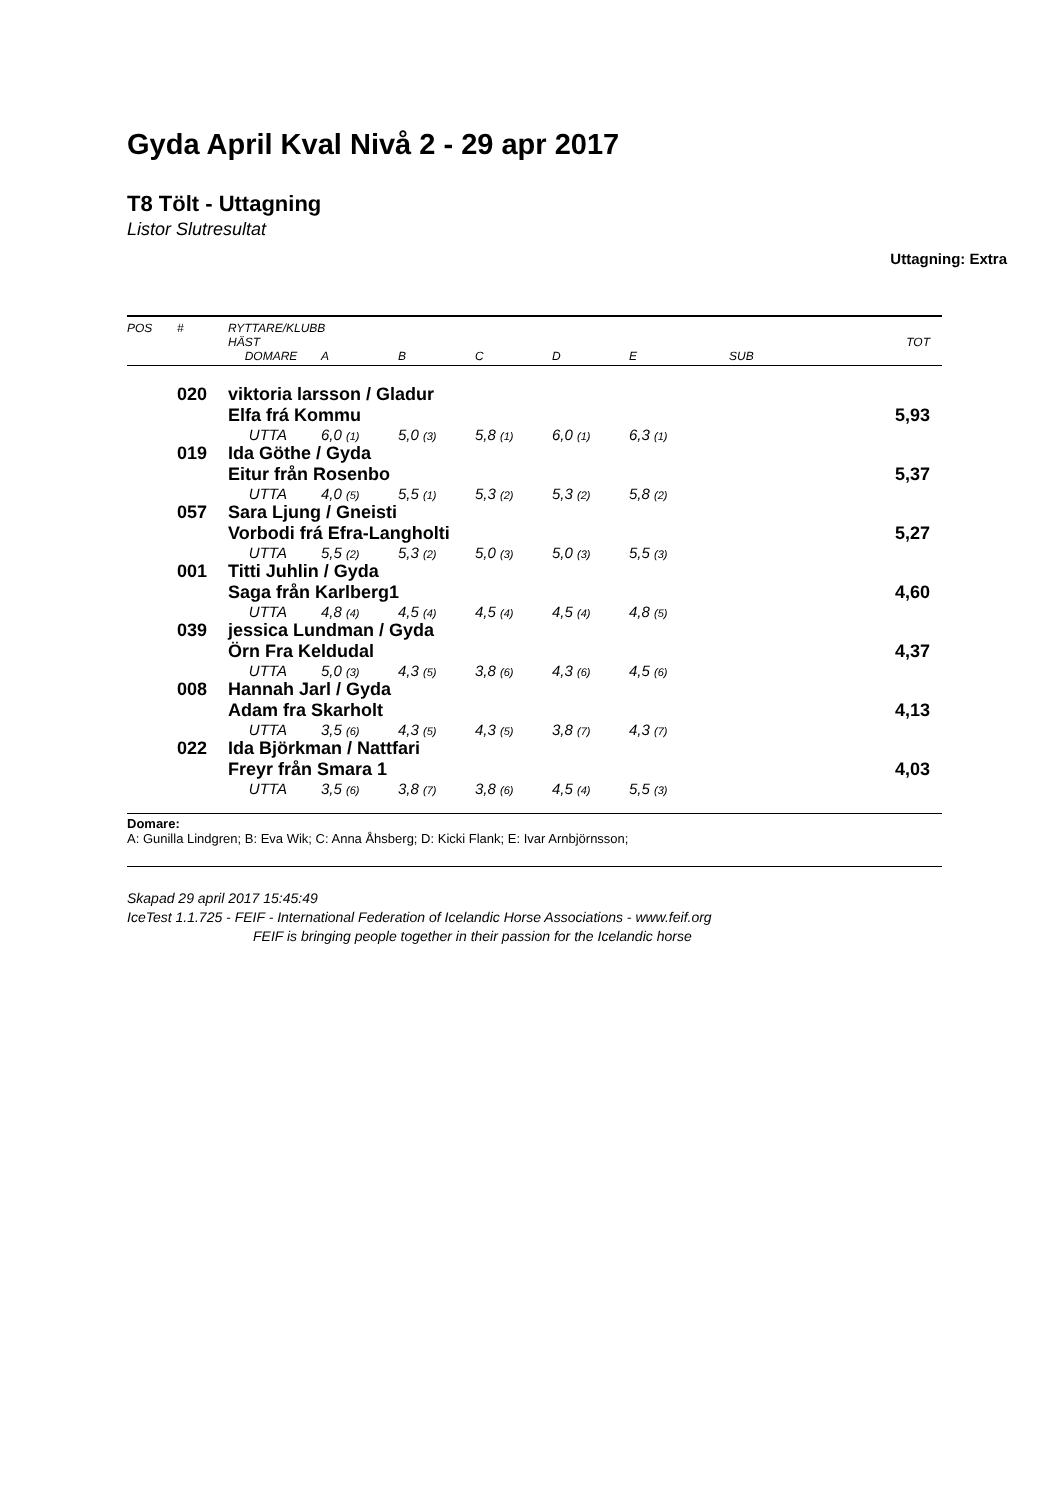Gyda April Kval Nivå 2 - 29 apr 2017
T8 Tölt - Uttagning
Listor Slutresultat
Uttagning: Extra
| POS | # | RYTTARE/KLUBB | | | | | | | |
| --- | --- | --- | --- | --- | --- | --- | --- | --- | --- |
| | | HÄST | | | | | | | TOT |
| | | DOMARE | A | B | C | D | E | SUB | |
| | 020 | viktoria larsson / Gladur | | | | | | | |
| | | Elfa frá Kommu | | | | | | | 5,93 |
| | | UTTA | 6,0 (1) | 5,0 (3) | 5,8 (1) | 6,0 (1) | 6,3 (1) | | |
| | 019 | Ida Göthe / Gyda | | | | | | | |
| | | Eitur från Rosenbo | | | | | | | 5,37 |
| | | UTTA | 4,0 (5) | 5,5 (1) | 5,3 (2) | 5,3 (2) | 5,8 (2) | | |
| | 057 | Sara Ljung / Gneisti | | | | | | | |
| | | Vorbodi frá Efra-Langholti | | | | | | | 5,27 |
| | | UTTA | 5,5 (2) | 5,3 (2) | 5,0 (3) | 5,0 (3) | 5,5 (3) | | |
| | 001 | Titti Juhlin / Gyda | | | | | | | |
| | | Saga från Karlberg1 | | | | | | | 4,60 |
| | | UTTA | 4,8 (4) | 4,5 (4) | 4,5 (4) | 4,5 (4) | 4,8 (5) | | |
| | 039 | jessica Lundman / Gyda | | | | | | | |
| | | Örn Fra Keldudal | | | | | | | 4,37 |
| | | UTTA | 5,0 (3) | 4,3 (5) | 3,8 (6) | 4,3 (6) | 4,5 (6) | | |
| | 008 | Hannah Jarl / Gyda | | | | | | | |
| | | Adam fra Skarholt | | | | | | | 4,13 |
| | | UTTA | 3,5 (6) | 4,3 (5) | 4,3 (5) | 3,8 (7) | 4,3 (7) | | |
| | 022 | Ida Björkman / Nattfari | | | | | | | |
| | | Freyr från Smara 1 | | | | | | | 4,03 |
| | | UTTA | 3,5 (6) | 3,8 (7) | 3,8 (6) | 4,5 (4) | 5,5 (3) | | |
Domare:
A: Gunilla Lindgren; B: Eva Wik; C: Anna Åhsberg; D: Kicki Flank; E: Ivar Arnbjörnsson;
Skapad 29 april 2017 15:45:49
IceTest 1.1.725 - FEIF - International Federation of Icelandic Horse Associations - www.feif.org
FEIF is bringing people together in their passion for the Icelandic horse